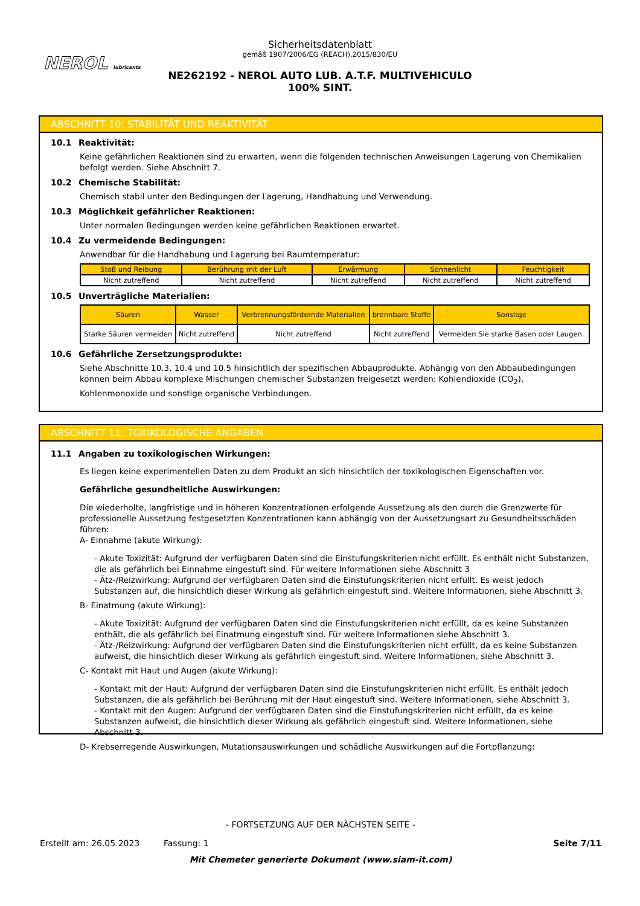NEROL lubricants
Sicherheitsdatenblatt
gemäß 1907/2006/EG (REACH),2015/830/EU
NE262192 - NEROL AUTO LUB. A.T.F. MULTIVEHICULO 100% SINT.
ABSCHNITT 10: STABILITÄT UND REAKTIVITÄT
10.1 Reaktivität:
Keine gefährlichen Reaktionen sind zu erwarten, wenn die folgenden technischen Anweisungen Lagerung von Chemikalien befolgt werden. Siehe Abschnitt 7.
10.2 Chemische Stabilität:
Chemisch stabil unter den Bedingungen der Lagerung, Handhabung und Verwendung.
10.3 Möglichkeit gefährlicher Reaktionen:
Unter normalen Bedingungen werden keine gefährlichen Reaktionen erwartet.
10.4 Zu vermeidende Bedingungen:
Anwendbar für die Handhabung und Lagerung bei Raumtemperatur:
| Stoß und Reibung | Berührung mit der Luft | Erwärmung | Sonnenlicht | Feuchtigkeit |
| --- | --- | --- | --- | --- |
| Nicht zutreffend | Nicht zutreffend | Nicht zutreffend | Nicht zutreffend | Nicht zutreffend |
10.5 Unverträgliche Materialien:
| Säuren | Wasser | Verbrennungsfördernde Materialien | brennbare Stoffe | Sonstige |
| --- | --- | --- | --- | --- |
| Starke Säuren vermeiden | Nicht zutreffend | Nicht zutreffend | Nicht zutreffend | Vermeiden Sie starke Basen oder Laugen. |
10.6 Gefährliche Zersetzungsprodukte:
Siehe Abschnitte 10.3, 10.4 und 10.5 hinsichtlich der spezifischen Abbauprodukte. Abhängig von den Abbaubedingungen können beim Abbau komplexe Mischungen chemischer Substanzen freigesetzt werden: Kohlendioxide (CO<sub>2</sub>), Kohlenmonoxide und sonstige organische Verbindungen.
ABSCHNITT 11: TOXIKOLOGISCHE ANGABEN
11.1 Angaben zu toxikologischen Wirkungen:
Es liegen keine experimentellen Daten zu dem Produkt an sich hinsichtlich der toxikologischen Eigenschaften vor.
Gefährliche gesundheitliche Auswirkungen:
Die wiederholte, langfristige und in höheren Konzentrationen erfolgende Aussetzung als den durch die Grenzwerte für professionelle Aussetzung festgesetzten Konzentrationen kann abhängig von der Aussetzungsart zu Gesundheitsschäden führen:
A- Einnahme (akute Wirkung):
- Akute Toxizität: Aufgrund der verfügbaren Daten sind die Einstufungskriterien nicht erfüllt. Es enthält nicht Substanzen, die als gefährlich bei Einnahme eingestuft sind. Für weitere Informationen siehe Abschnitt 3
- Ätz-/Reizwirkung: Aufgrund der verfügbaren Daten sind die Einstufungskriterien nicht erfüllt. Es weist jedoch Substanzen auf, die hinsichtlich dieser Wirkung als gefährlich eingestuft sind. Weitere Informationen, siehe Abschnitt 3.
B- Einatmung (akute Wirkung):
- Akute Toxizität: Aufgrund der verfügbaren Daten sind die Einstufungskriterien nicht erfüllt, da es keine Substanzen enthält, die als gefährlich bei Einatmung eingestuft sind. Für weitere Informationen siehe Abschnitt 3.
- Ätz-/Reizwirkung: Aufgrund der verfügbaren Daten sind die Einstufungskriterien nicht erfüllt, da es keine Substanzen aufweist, die hinsichtlich dieser Wirkung als gefährlich eingestuft sind. Weitere Informationen, siehe Abschnitt 3.
C- Kontakt mit Haut und Augen (akute Wirkung):
- Kontakt mit der Haut: Aufgrund der verfügbaren Daten sind die Einstufungskriterien nicht erfüllt. Es enthält jedoch Substanzen, die als gefährlich bei Berührung mit der Haut eingestuft sind. Weitere Informationen, siehe Abschnitt 3.
- Kontakt mit den Augen: Aufgrund der verfügbaren Daten sind die Einstufungskriterien nicht erfüllt, da es keine Substanzen aufweist, die hinsichtlich dieser Wirkung als gefährlich eingestuft sind. Weitere Informationen, siehe Abschnitt 3.
D- Krebserregende Auswirkungen, Mutationsauswirkungen und schädliche Auswirkungen auf die Fortpflanzung:
- FORTSETZUNG AUF DER NÄCHSTEN SEITE -
Erstellt am: 26.05.2023 Fassung: 1 Seite 7/11
Mit Chemeter generierte Dokument (www.siam-it.com)